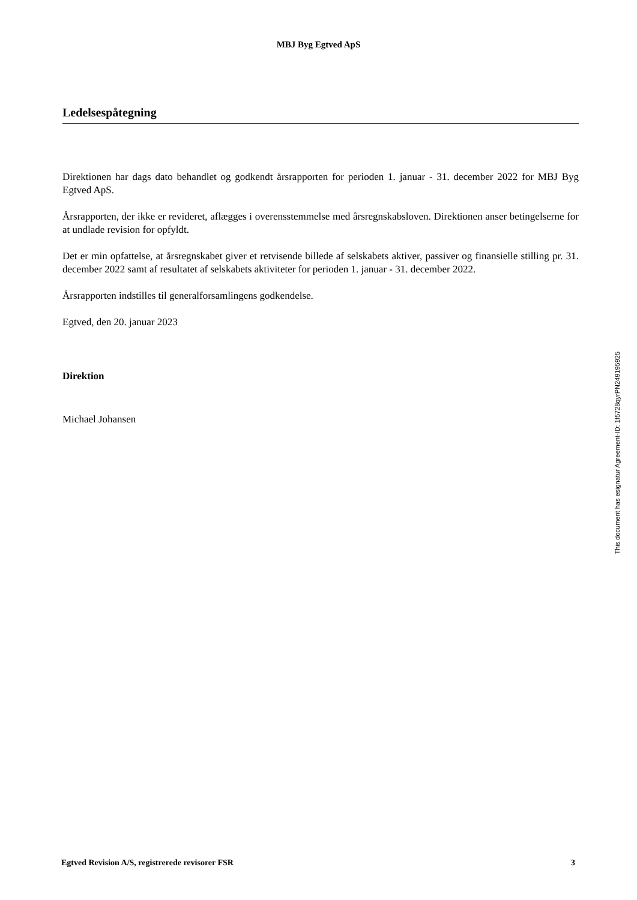MBJ Byg Egtved ApS
Ledelsespåtegning
Direktionen har dags dato behandlet og godkendt årsrapporten for perioden 1. januar - 31. december 2022 for MBJ Byg Egtved ApS.
Årsrapporten, der ikke er revideret, aflægges i overensstemmelse med årsregnskabsloven. Direktionen anser betingelserne for at undlade revision for opfyldt.
Det er min opfattelse, at årsregnskabet giver et retvisende billede af selskabets aktiver, passiver og finansielle stilling pr. 31. december 2022 samt af resultatet af selskabets aktiviteter for perioden 1. januar - 31. december 2022.
Årsrapporten indstilles til generalforsamlingens godkendelse.
Egtved, den 20. januar 2023
Direktion
Michael Johansen
This document has esignatur Agreement-ID: 1f5728qyrPN249195925
Egtved Revision A/S, registrerede revisorer FSR 3